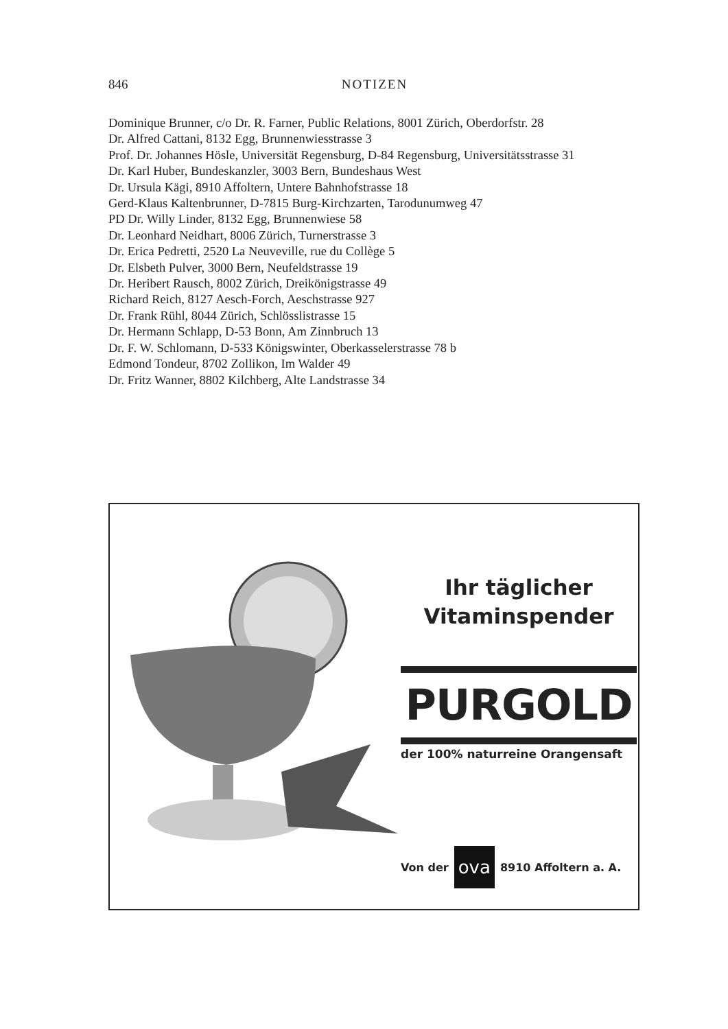846 NOTIZEN
Dominique Brunner, c/o Dr. R. Farner, Public Relations, 8001 Zürich, Oberdorfstr. 28
Dr. Alfred Cattani, 8132 Egg, Brunnenwiesstrasse 3
Prof. Dr. Johannes Hösle, Universität Regensburg, D-84 Regensburg, Universitätsstrasse 31
Dr. Karl Huber, Bundeskanzler, 3003 Bern, Bundeshaus West
Dr. Ursula Kägi, 8910 Affoltern, Untere Bahnhofstrasse 18
Gerd-Klaus Kaltenbrunner, D-7815 Burg-Kirchzarten, Tarodunumweg 47
PD Dr. Willy Linder, 8132 Egg, Brunnenwiese 58
Dr. Leonhard Neidhart, 8006 Zürich, Turnerstrasse 3
Dr. Erica Pedretti, 2520 La Neuveville, rue du Collège 5
Dr. Elsbeth Pulver, 3000 Bern, Neufeldstrasse 19
Dr. Heribert Rausch, 8002 Zürich, Dreikönigstrasse 49
Richard Reich, 8127 Aesch-Forch, Aeschstrasse 927
Dr. Frank Rühl, 8044 Zürich, Schlösslistrasse 15
Dr. Hermann Schlapp, D-53 Bonn, Am Zinnbruch 13
Dr. F. W. Schlomann, D-533 Königswinter, Oberkasselerstrasse 78 b
Edmond Tondeur, 8702 Zollikon, Im Walder 49
Dr. Fritz Wanner, 8802 Kilchberg, Alte Landstrasse 34
Ihr täglicher
Vitaminspender
PURGOLD
der 100% naturreine Orangensaft
Von der ova 8910 Affoltern a. A.